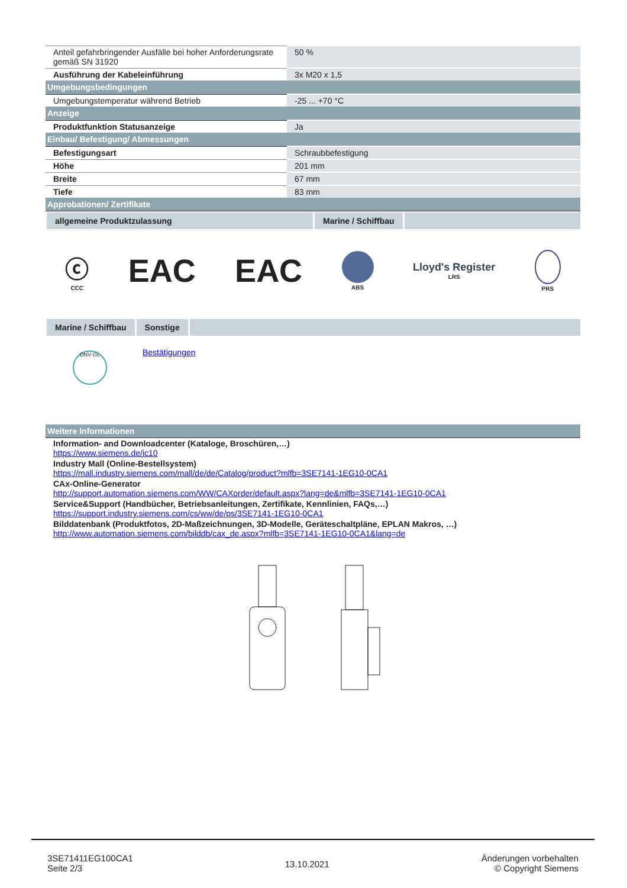| Anteil gefahrbringender Ausfälle bei hoher Anforderungsrate gemäß SN 31920 | 50 % |
| Ausführung der Kabeleinführung | 3x M20 x 1,5 |
| Umgebungsbedingungen | |
| Umgebungstemperatur während Betrieb | -25 ... +70 °C |
| Anzeige | |
| Produktfunktion Statusanzeige | Ja |
| Einbau/ Befestigung/ Abmessungen | |
| Befestigungsart | Schraubbefestigung |
| Höhe | 201 mm |
| Breite | 67 mm |
| Tiefe | 83 mm |
| Approbationen/ Zertifikate | |
allgemeine Produktzulassung Marine / Schiffbau
ⓒ
CCC
EAC EAC
ABS
Lloyd's Register
LRS
PRS
Marine / Schiffbau Sonstige
DNV·GL
Bestätigungen
| Weitere Informationen |
Information- and Downloadcenter (Kataloge, Broschüren,…)
https://www.siemens.de/ic10
Industry Mall (Online-Bestellsystem)
https://mall.industry.siemens.com/mall/de/de/Catalog/product?mlfb=3SE7141-1EG10-0CA1
CAx-Online-Generator
http://support.automation.siemens.com/WW/CAXorder/default.aspx?lang=de&mlfb=3SE7141-1EG10-0CA1
Service&Support (Handbücher, Betriebsanleitungen, Zertifikate, Kennlinien, FAQs,…)
https://support.industry.siemens.com/cs/ww/de/ps/3SE7141-1EG10-0CA1
Bilddatenbank (Produktfotos, 2D-Maßzeichnungen, 3D-Modelle, Geräteschaltpläne, EPLAN Makros, …)
http://www.automation.siemens.com/bilddb/cax_de.aspx?mlfb=3SE7141-1EG10-0CA1&lang=de
3SE71411EG100CA1
Seite 2/3
13.10.2021
Änderungen vorbehalten
© Copyright Siemens